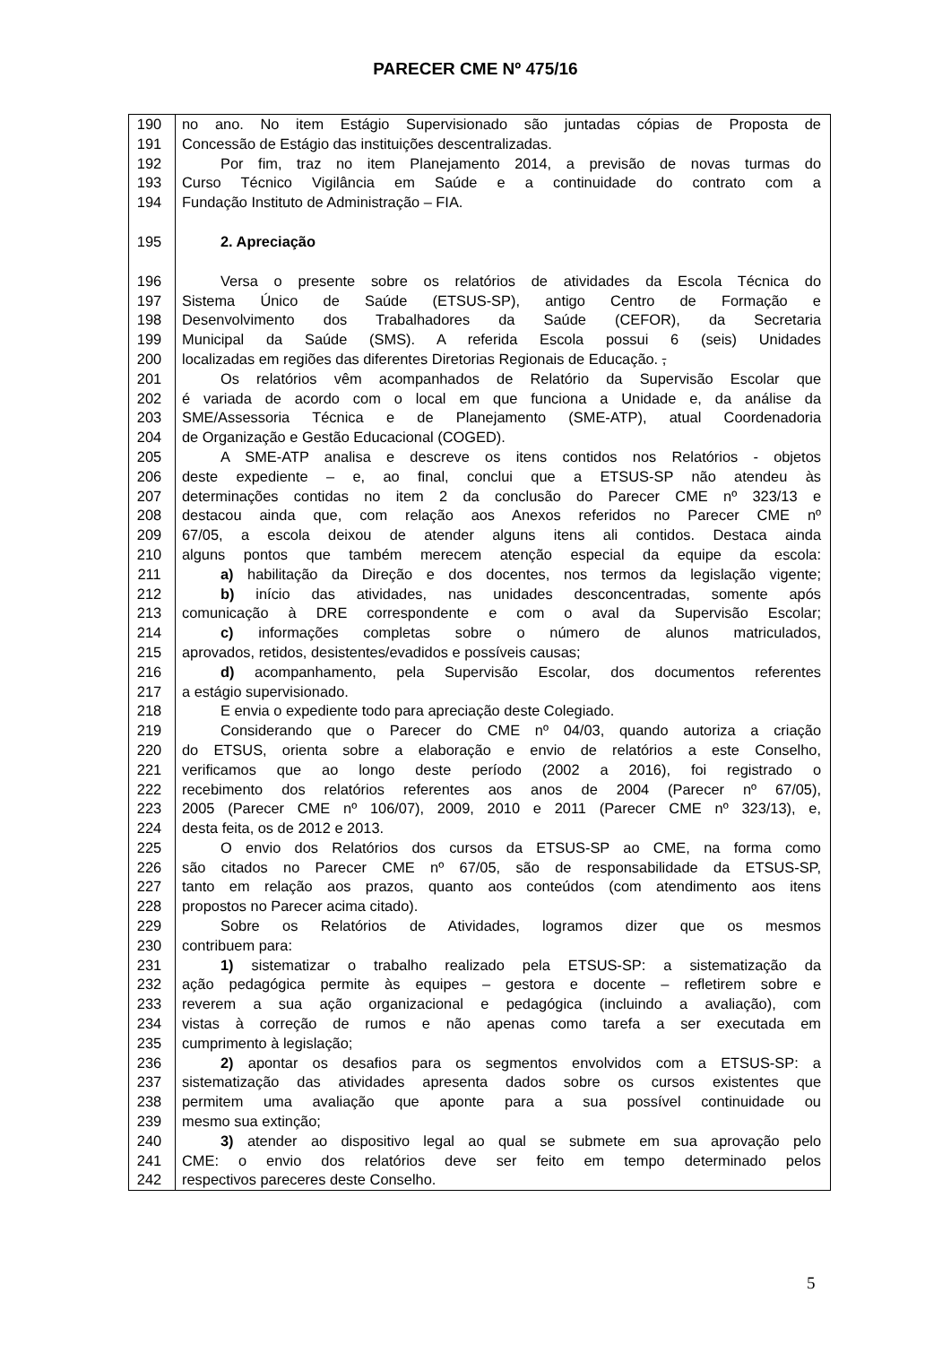PARECER CME Nº 475/16
190 no ano. No item Estágio Supervisionado são juntadas cópias de Proposta de
191 Concessão de Estágio das instituições descentralizadas.
192 Por fim, traz no item Planejamento 2014, a previsão de novas turmas do
193 Curso Técnico Vigilância em Saúde e a continuidade do contrato com a
194 Fundação Instituto de Administração – FIA.
195 2. Apreciação
196 Versa o presente sobre os relatórios de atividades da Escola Técnica do
197 Sistema Único de Saúde (ETSUS-SP), antigo Centro de Formação e
198 Desenvolvimento dos Trabalhadores da Saúde (CEFOR), da Secretaria
199 Municipal da Saúde (SMS). A referida Escola possui 6 (seis) Unidades
200 localizadas em regiões das diferentes Diretorias Regionais de Educação. ,
201 Os relatórios vêm acompanhados de Relatório da Supervisão Escolar que
202 é variada de acordo com o local em que funciona a Unidade e, da análise da
203 SME/Assessoria Técnica e de Planejamento (SME-ATP), atual Coordenadoria
204 de Organização e Gestão Educacional (COGED).
205 A SME-ATP analisa e descreve os itens contidos nos Relatórios - objetos
206 deste expediente – e, ao final, conclui que a ETSUS-SP não atendeu às
207 determinações contidas no item 2 da conclusão do Parecer CME nº 323/13 e
208 destacou ainda que, com relação aos Anexos referidos no Parecer CME nº
209 67/05, a escola deixou de atender alguns itens ali contidos. Destaca ainda
210 alguns pontos que também merecem atenção especial da equipe da escola:
211 a) habilitação da Direção e dos docentes, nos termos da legislação vigente;
212 b) início das atividades, nas unidades desconcentradas, somente após
213 comunicação à DRE correspondente e com o aval da Supervisão Escolar;
214 c) informações completas sobre o número de alunos matriculados,
215 aprovados, retidos, desistentes/evadidos e possíveis causas;
216 d) acompanhamento, pela Supervisão Escolar, dos documentos referentes
217 a estágio supervisionado.
218 E envia o expediente todo para apreciação deste Colegiado.
219 Considerando que o Parecer do CME nº 04/03, quando autoriza a criação
220 do ETSUS, orienta sobre a elaboração e envio de relatórios a este Conselho,
221 verificamos que ao longo deste período (2002 a 2016), foi registrado o
222 recebimento dos relatórios referentes aos anos de 2004 (Parecer nº 67/05),
223 2005 (Parecer CME nº 106/07), 2009, 2010 e 2011 (Parecer CME nº 323/13), e,
224 desta feita, os de 2012 e 2013.
225 O envio dos Relatórios dos cursos da ETSUS-SP ao CME, na forma como
226 são citados no Parecer CME nº 67/05, são de responsabilidade da ETSUS-SP,
227 tanto em relação aos prazos, quanto aos conteúdos (com atendimento aos itens
228 propostos no Parecer acima citado).
229 Sobre os Relatórios de Atividades, logramos dizer que os mesmos
230 contribuem para:
231 1) sistematizar o trabalho realizado pela ETSUS-SP: a sistematização da
232 ação pedagógica permite às equipes – gestora e docente – refletirem sobre e
233 reverem a sua ação organizacional e pedagógica (incluindo a avaliação), com
234 vistas à correção de rumos e não apenas como tarefa a ser executada em
235 cumprimento à legislação;
236 2) apontar os desafios para os segmentos envolvidos com a ETSUS-SP: a
237 sistematização das atividades apresenta dados sobre os cursos existentes que
238 permitem uma avaliação que aponte para a sua possível continuidade ou
239 mesmo sua extinção;
240 3) atender ao dispositivo legal ao qual se submete em sua aprovação pelo
241 CME: o envio dos relatórios deve ser feito em tempo determinado pelos
242 respectivos pareceres deste Conselho.
5